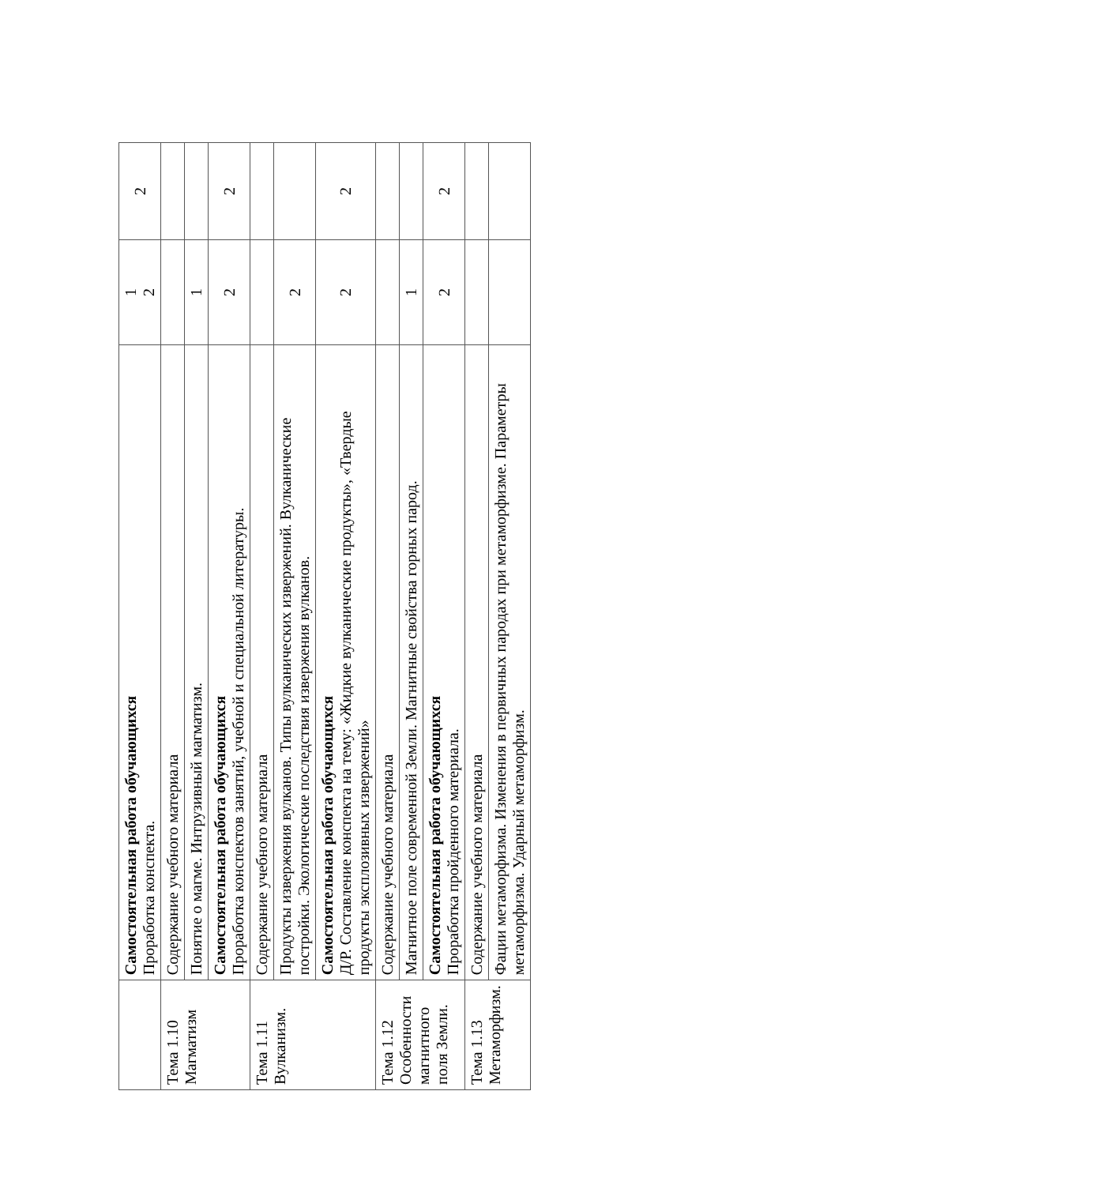| | Самостоятельная работа обучающихся Проработка конспекта. | 1 2 | 2 |
| Тема 1.10 Магматизм | Содержание учебного материала | | |
| | Понятие о магме. Интрузивный магматизм. | 1 | |
| | Самостоятельная работа обучающихся Проработка конспектов занятий, учебной и специальной литературы. | 2 | 2 |
| Тема 1.11 Вулканизм. | Содержание учебного материала | | |
| | Продукты извержения вулканов. Типы вулканических извержений. Вулканические постройки. Экологические последствия извержения вулканов. | 2 | |
| | Самостоятельная работа обучающихся Д/Р. Составление конспекта на тему: «Жидкие вулканические продукты», «Твердые продукты эксплозивных извержений» | 2 | 2 |
| Тема 1.12 Особенности магнитного поля Земли. | Содержание учебного материала | | |
| | Магнитное поле современной Земли. Магнитные свойства горных парод. | 1 | |
| | Самостоятельная работа обучающихся Проработка пройденного материала. | 2 | 2 |
| Тема 1.13 Метаморфизм. | Содержание учебного материала | | |
| | Фации метаморфизма. Изменения в первичных пародах при метаморфизме. Параметры метаморфизма. Ударный метаморфизм. | | |